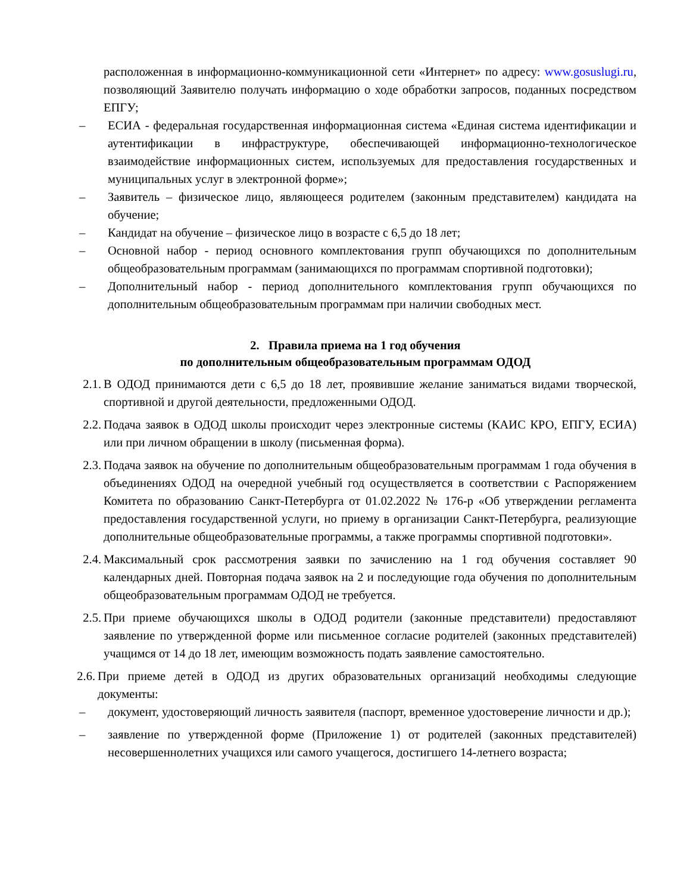расположенная в информационно-коммуникационной сети «Интернет» по адресу: www.gosuslugi.ru, позволяющий Заявителю получать информацию о ходе обработки запросов, поданных посредством ЕПГУ;
– ЕСИА - федеральная государственная информационная система «Единая система идентификации и аутентификации в инфраструктуре, обеспечивающей информационно-технологическое взаимодействие информационных систем, используемых для предоставления государственных и муниципальных услуг в электронной форме»;
– Заявитель – физическое лицо, являющееся родителем (законным представителем) кандидата на обучение;
– Кандидат на обучение – физическое лицо в возрасте с 6,5 до 18 лет;
– Основной набор - период основного комплектования групп обучающихся по дополнительным общеобразовательным программам (занимающихся по программам спортивной подготовки);
– Дополнительный набор - период дополнительного комплектования групп обучающихся по дополнительным общеобразовательным программам при наличии свободных мест.
2. Правила приема на 1 год обучения
по дополнительным общеобразовательным программам ОДОД
2.1.
В ОДОД принимаются дети с 6,5 до 18 лет, проявившие желание заниматься видами творческой, спортивной и другой деятельности, предложенными ОДОД.
2.2.
Подача заявок в ОДОД школы происходит через электронные системы (КАИС КРО, ЕПГУ, ЕСИА) или при личном обращении в школу (письменная форма).
2.3.
Подача заявок на обучение по дополнительным общеобразовательным программам 1 года обучения в объединениях ОДОД на очередной учебный год осуществляется в соответствии с Распоряжением Комитета по образованию Санкт-Петербурга от 01.02.2022 № 176-р «Об утверждении регламента предоставления государственной услуги, но приему в организации Санкт-Петербурга, реализующие дополнительные общеобразовательные программы, а также программы спортивной подготовки».
2.4.
Максимальный срок рассмотрения заявки по зачислению на 1 год обучения составляет 90 календарных дней. Повторная подача заявок на 2 и последующие года обучения по дополнительным общеобразовательным программам ОДОД не требуется.
2.5.
При приеме обучающихся школы в ОДОД родители (законные представители) предоставляют заявление по утвержденной форме или письменное согласие родителей (законных представителей) учащимся от 14 до 18 лет, имеющим возможность подать заявление самостоятельно.
2.6.
При приеме детей в ОДОД из других образовательных организаций необходимы следующие документы:
– документ, удостоверяющий личность заявителя (паспорт, временное удостоверение личности и др.);
– заявление по утвержденной форме (Приложение 1) от родителей (законных представителей) несовершеннолетних учащихся или самого учащегося, достигшего 14-летнего возраста;